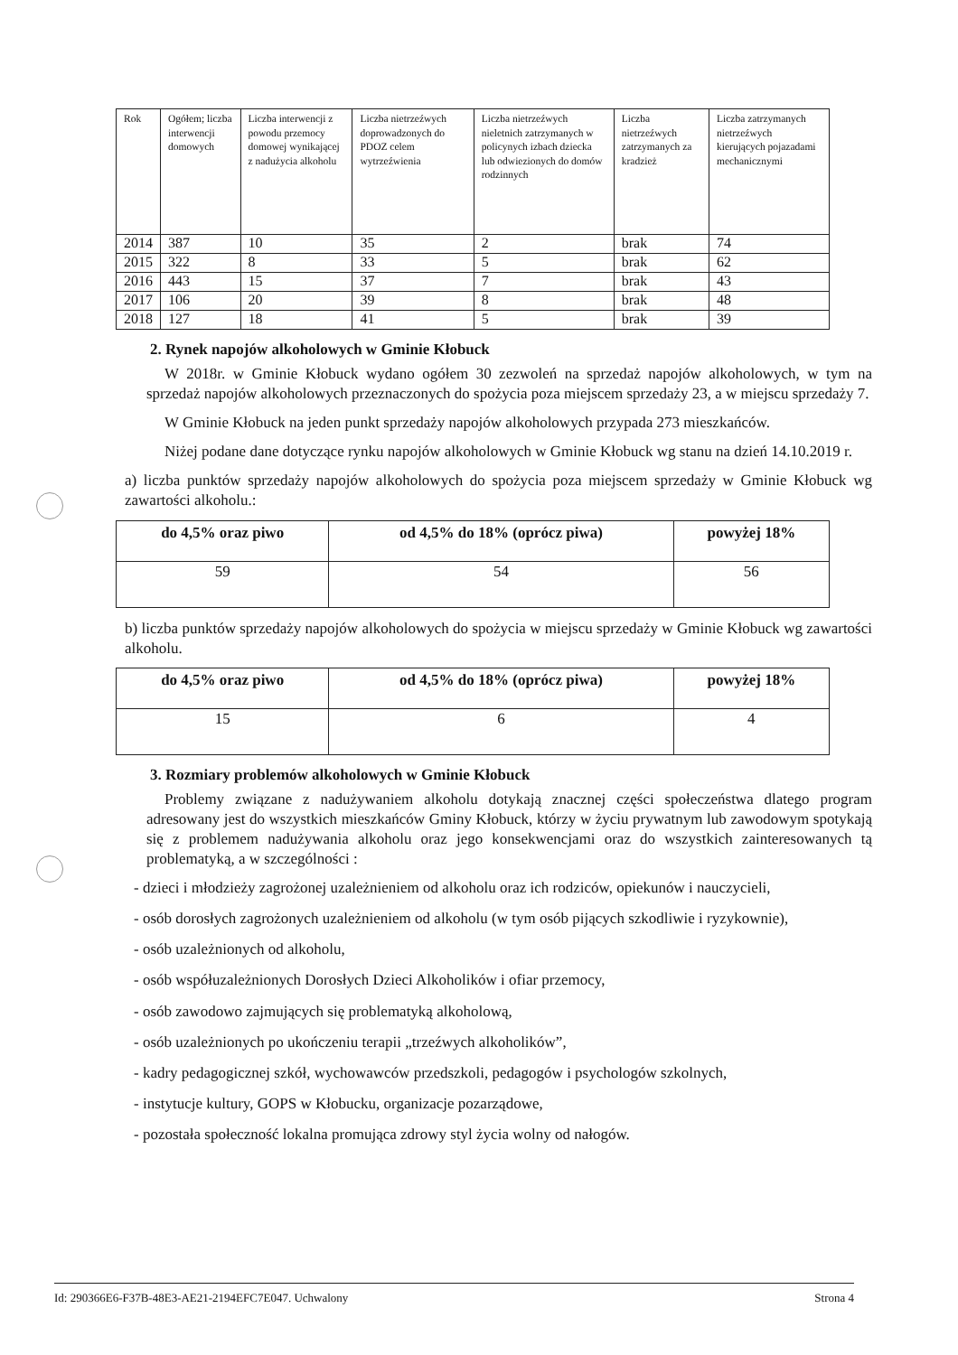| Rok | Ogółem; liczba interwencji domowych | Liczba interwencji z powodu przemocy domowej wynikającej z nadużycia alkoholu | Liczba nietrzeźwych doprowadzonych do PDOZ celem wytrzeźwienia | Liczba nietrzeźwych nieletnich zatrzymanych w policynych izbach dziecka lub odwiezionych do domów rodzinnych | Liczba nietrzeźwych zatrzymanych za kradzież | Liczba zatrzymanych nietrzeźwych kierujących pojazadami mechanicznymi |
| --- | --- | --- | --- | --- | --- | --- |
| 2014 | 387 | 10 | 35 | 2 | brak | 74 |
| 2015 | 322 | 8 | 33 | 5 | brak | 62 |
| 2016 | 443 | 15 | 37 | 7 | brak | 43 |
| 2017 | 106 | 20 | 39 | 8 | brak | 48 |
| 2018 | 127 | 18 | 41 | 5 | brak | 39 |
2. Rynek napojów alkoholowych w Gminie Kłobuck
W 2018r. w Gminie Kłobuck wydano ogółem 30 zezwoleń na sprzedaż napojów alkoholowych, w tym na sprzedaż napojów alkoholowych przeznaczonych do spożycia poza miejscem sprzedaży 23, a w miejscu sprzedaży 7.
W Gminie Kłobuck na jeden punkt sprzedaży napojów alkoholowych przypada 273 mieszkańców.
Niżej podane dane dotyczące rynku napojów alkoholowych w Gminie Kłobuck wg stanu na dzień 14.10.2019 r.
a) liczba punktów sprzedaży napojów alkoholowych do spożycia poza miejscem sprzedaży w Gminie Kłobuck wg zawartości alkoholu.:
| do 4,5% oraz piwo | od 4,5% do 18% (oprócz piwa) | powyżej 18% |
| --- | --- | --- |
| 59 | 54 | 56 |
b) liczba punktów sprzedaży napojów alkoholowych do spożycia w miejscu sprzedaży w Gminie Kłobuck wg zawartości alkoholu.
| do 4,5% oraz piwo | od 4,5% do 18% (oprócz piwa) | powyżej 18% |
| --- | --- | --- |
| 15 | 6 | 4 |
3. Rozmiary problemów alkoholowych w Gminie Kłobuck
Problemy związane z nadużywaniem alkoholu dotykają znacznej części społeczeństwa dlatego program adresowany jest do wszystkich mieszkańców Gminy Kłobuck, którzy w życiu prywatnym lub zawodowym spotykają się z problemem nadużywania alkoholu oraz jego konsekwencjami oraz do wszystkich zainteresowanych tą problematyką, a w szczególności :
- dzieci i młodzieży zagrożonej uzależnieniem od alkoholu oraz ich rodziców, opiekunów i nauczycieli,
- osób dorosłych zagrożonych uzależnieniem od alkoholu (w tym osób pijących szkodliwie i ryzykownie),
- osób uzależnionych od alkoholu,
- osób współuzależnionych Dorosłych Dzieci Alkoholików i ofiar przemocy,
- osób zawodowo zajmujących się problematyką alkoholową,
- osób uzależnionych po ukończeniu terapii „trzeźwych alkoholików”,
- kadry pedagogicznej szkół, wychowawców przedszkoli, pedagogów i psychologów szkolnych,
- instytucje kultury, GOPS w Kłobucku, organizacje pozarządowe,
- pozostała społeczność lokalna promująca zdrowy styl życia wolny od nałogów.
Id: 290366E6-F37B-48E3-AE21-2194EFC7E047. Uchwalony Strona 4